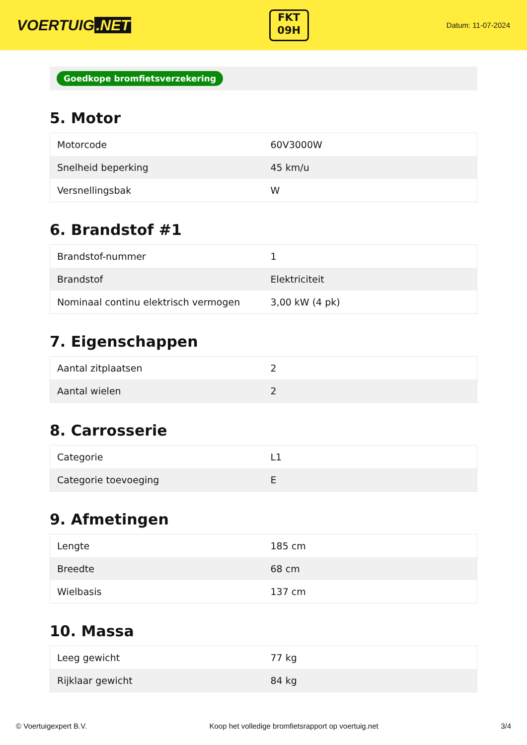VOERTUIG.NET
FKT
09H
Datum: 11-07-2024
Goedkope bromfietsverzekering
5. Motor
| Motorcode | 60V3000W |
| Snelheid beperking | 45 km/u |
| Versnellingsbak | W |
6. Brandstof #1
| Brandstof-nummer | 1 |
| Brandstof | Elektriciteit |
| Nominaal continu elektrisch vermogen | 3,00 kW (4 pk) |
7. Eigenschappen
| Aantal zitplaatsen | 2 |
| Aantal wielen | 2 |
8. Carrosserie
| Categorie | L1 |
| Categorie toevoeging | E |
9. Afmetingen
| Lengte | 185 cm |
| Breedte | 68 cm |
| Wielbasis | 137 cm |
10. Massa
| Leeg gewicht | 77 kg |
| Rijklaar gewicht | 84 kg |
© Voertuigexpert B.V. Koop het volledige bromfietsrapport op voertuig.net 3/4